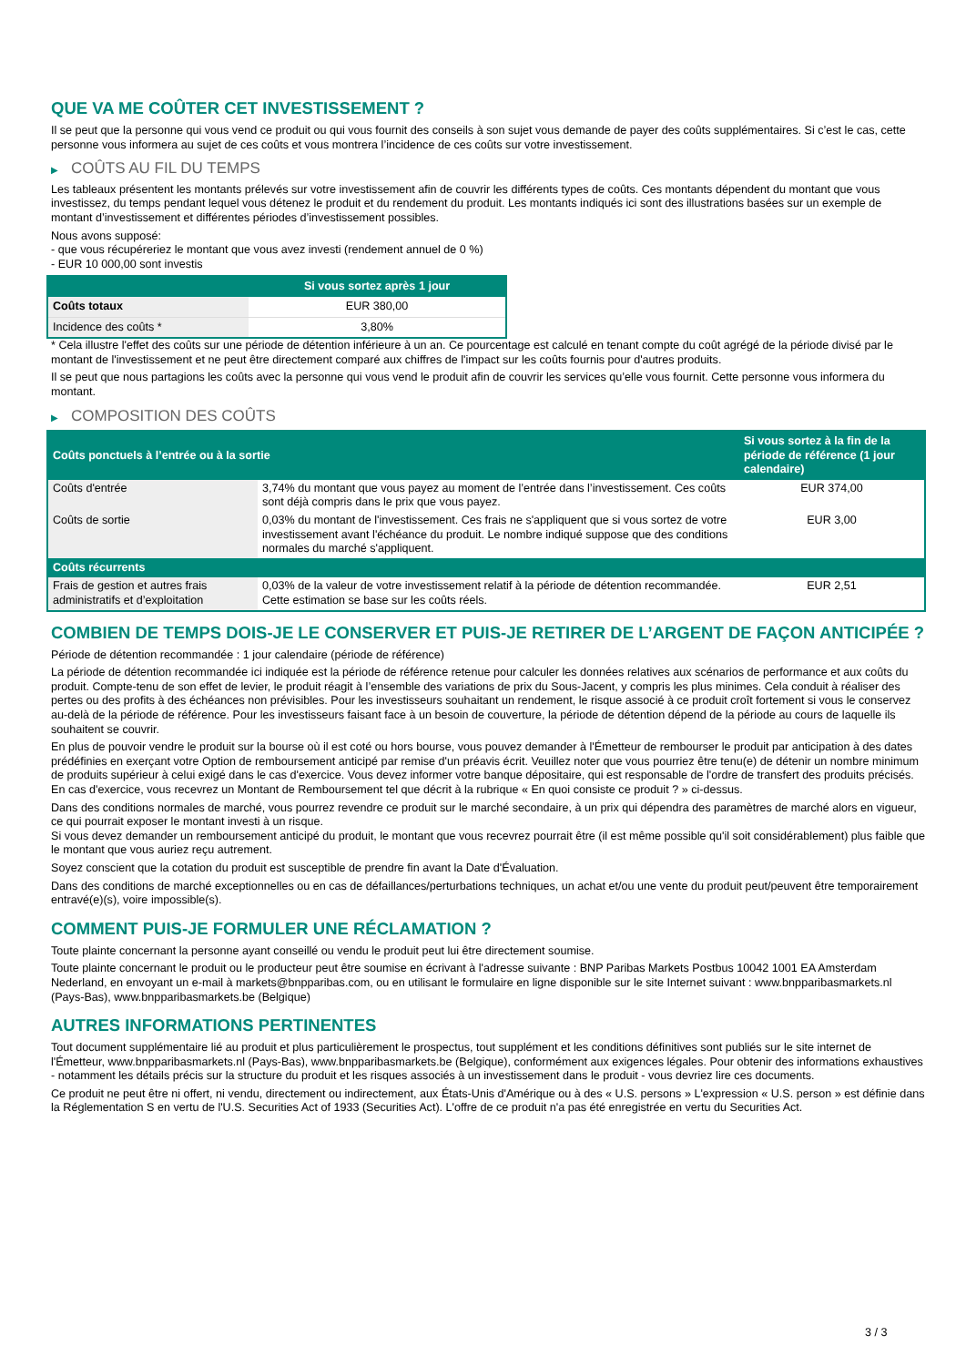QUE VA ME COÛTER CET INVESTISSEMENT ?
Il se peut que la personne qui vous vend ce produit ou qui vous fournit des conseils à son sujet vous demande de payer des coûts supplémentaires. Si c’est le cas, cette personne vous informera au sujet de ces coûts et vous montrera l’incidence de ces coûts sur votre investissement.
▶ COÛTS AU FIL DU TEMPS
Les tableaux présentent les montants prélevés sur votre investissement afin de couvrir les différents types de coûts. Ces montants dépendent du montant que vous investissez, du temps pendant lequel vous détenez le produit et du rendement du produit. Les montants indiqués ici sont des illustrations basées sur un exemple de montant d’investissement et différentes périodes d’investissement possibles.
Nous avons supposé:
- que vous récupéreriez le montant que vous avez investi (rendement annuel de 0 %)
- EUR 10 000,00 sont investis
| | Si vous sortez après 1 jour |
| --- | --- |
| Coûts totaux | EUR 380,00 |
| Incidence des coûts * | 3,80% |
* Cela illustre l'effet des coûts sur une période de détention inférieure à un an. Ce pourcentage est calculé en tenant compte du coût agrégé de la période divisé par le montant de l'investissement et ne peut être directement comparé aux chiffres de l'impact sur les coûts fournis pour d'autres produits.
Il se peut que nous partagions les coûts avec la personne qui vous vend le produit afin de couvrir les services qu’elle vous fournit. Cette personne vous informera du montant.
▶ COMPOSITION DES COÛTS
| Coûts ponctuels à l’entrée ou à la sortie | | Si vous sortez à la fin de la période de référence (1 jour calendaire) |
| --- | --- | --- |
| Coûts d'entrée | 3,74% du montant que vous payez au moment de l’entrée dans l’investissement. Ces coûts sont déjà compris dans le prix que vous payez. | EUR 374,00 |
| Coûts de sortie | 0,03% du montant de l'investissement. Ces frais ne s'appliquent que si vous sortez de votre investissement avant l'échéance du produit. Le nombre indiqué suppose que des conditions normales du marché s'appliquent. | EUR 3,00 |
| Coûts récurrents | | |
| Frais de gestion et autres frais administratifs et d’exploitation | 0,03% de la valeur de votre investissement relatif à la période de détention recommandée. Cette estimation se base sur les coûts réels. | EUR 2,51 |
COMBIEN DE TEMPS DOIS-JE LE CONSERVER ET PUIS-JE RETIRER DE L’ARGENT DE FAÇON ANTICIPÉE ?
Période de détention recommandée : 1 jour calendaire (période de référence)
La période de détention recommandée ici indiquée est la période de référence retenue pour calculer les données relatives aux scénarios de performance et aux coûts du produit. Compte-tenu de son effet de levier, le produit réagit à l’ensemble des variations de prix du Sous-Jacent, y compris les plus minimes. Cela conduit à réaliser des pertes ou des profits à des échéances non prévisibles. Pour les investisseurs souhaitant un rendement, le risque associé à ce produit croît fortement si vous le conservez au-delà de la période de référence. Pour les investisseurs faisant face à un besoin de couverture, la période de détention dépend de la période au cours de laquelle ils souhaitent se couvrir.
En plus de pouvoir vendre le produit sur la bourse où il est coté ou hors bourse, vous pouvez demander à l'Émetteur de rembourser le produit par anticipation à des dates prédéfinies en exerçant votre Option de remboursement anticipé par remise d'un préavis écrit. Veuillez noter que vous pourriez être tenu(e) de détenir un nombre minimum de produits supérieur à celui exigé dans le cas d'exercice. Vous devez informer votre banque dépositaire, qui est responsable de l'ordre de transfert des produits précisés. En cas d'exercice, vous recevrez un Montant de Remboursement tel que décrit à la rubrique « En quoi consiste ce produit ? » ci-dessus.
Dans des conditions normales de marché, vous pourrez revendre ce produit sur le marché secondaire, à un prix qui dépendra des paramètres de marché alors en vigueur, ce qui pourrait exposer le montant investi à un risque.
Si vous devez demander un remboursement anticipé du produit, le montant que vous recevrez pourrait être (il est même possible qu'il soit considérablement) plus faible que le montant que vous auriez reçu autrement.
Soyez conscient que la cotation du produit est susceptible de prendre fin avant la Date d'Évaluation.
Dans des conditions de marché exceptionnelles ou en cas de défaillances/perturbations techniques, un achat et/ou une vente du produit peut/peuvent être temporairement entravé(e)(s), voire impossible(s).
COMMENT PUIS-JE FORMULER UNE RÉCLAMATION ?
Toute plainte concernant la personne ayant conseillé ou vendu le produit peut lui être directement soumise.
Toute plainte concernant le produit ou le producteur peut être soumise en écrivant à l'adresse suivante : BNP Paribas Markets Postbus 10042 1001 EA Amsterdam Nederland, en envoyant un e-mail à markets@bnpparibas.com, ou en utilisant le formulaire en ligne disponible sur le site Internet suivant : www.bnpparibasmarkets.nl (Pays-Bas), www.bnpparibasmarkets.be (Belgique)
AUTRES INFORMATIONS PERTINENTES
Tout document supplémentaire lié au produit et plus particulièrement le prospectus, tout supplément et les conditions définitives sont publiés sur le site internet de l'Émetteur, www.bnpparibasmarkets.nl (Pays-Bas), www.bnpparibasmarkets.be (Belgique), conformément aux exigences légales. Pour obtenir des informations exhaustives - notamment les détails précis sur la structure du produit et les risques associés à un investissement dans le produit - vous devriez lire ces documents.
Ce produit ne peut être ni offert, ni vendu, directement ou indirectement, aux États-Unis d'Amérique ou à des « U.S. persons » L'expression « U.S. person » est définie dans la Réglementation S en vertu de l'U.S. Securities Act of 1933 (Securities Act). L'offre de ce produit n'a pas été enregistrée en vertu du Securities Act.
3 / 3